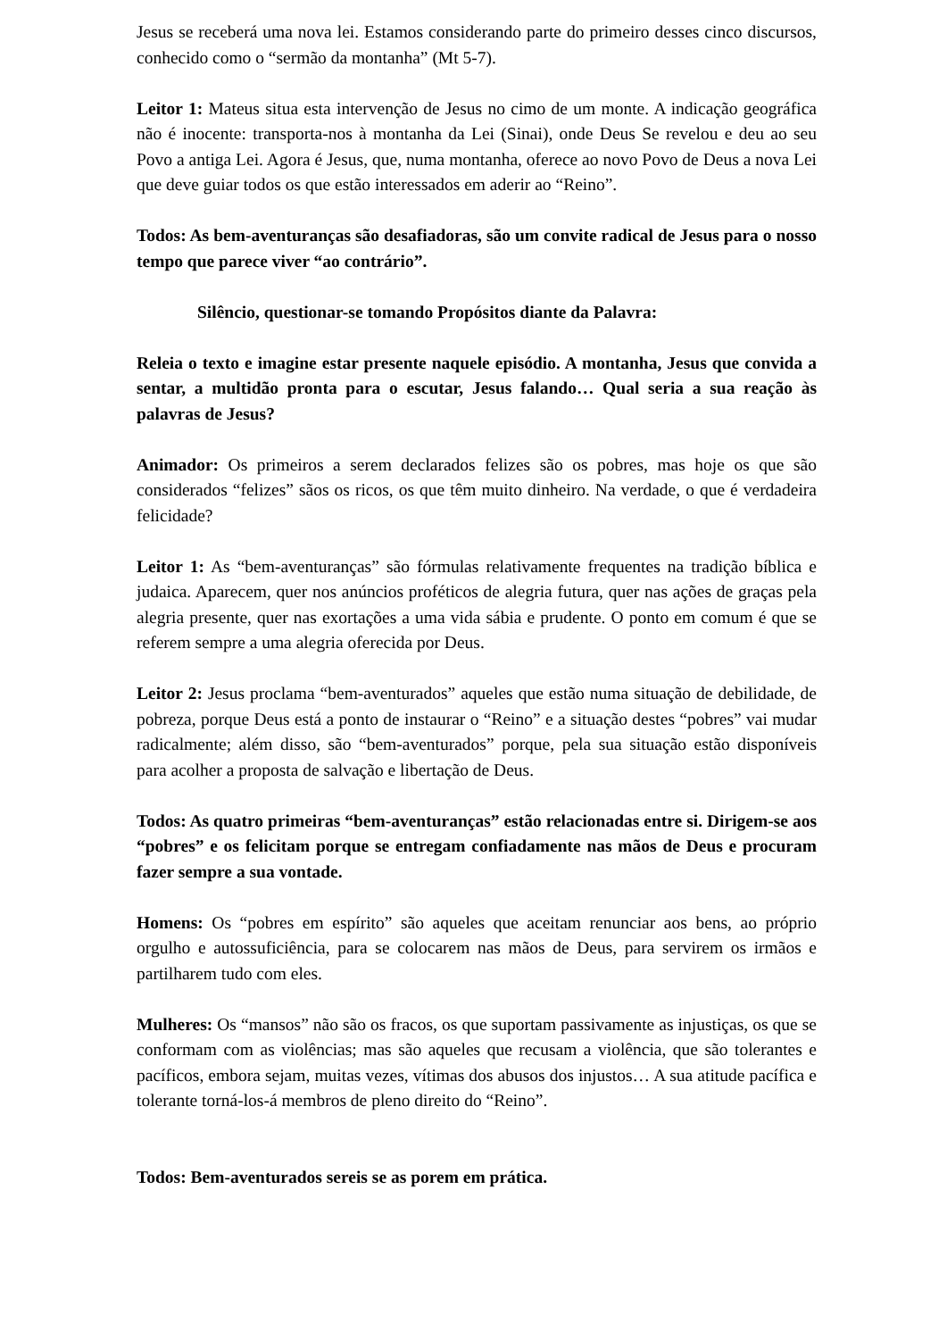Jesus se receberá uma nova lei. Estamos considerando parte do primeiro desses cinco discursos, conhecido como o “sermão da montanha” (Mt 5-7).
Leitor 1: Mateus situa esta intervenção de Jesus no cimo de um monte. A indicação geográfica não é inocente: transporta-nos à montanha da Lei (Sinai), onde Deus Se revelou e deu ao seu Povo a antiga Lei. Agora é Jesus, que, numa montanha, oferece ao novo Povo de Deus a nova Lei que deve guiar todos os que estão interessados em aderir ao “Reino”.
Todos: As bem-aventuranças são desafiadoras, são um convite radical de Jesus para o nosso tempo que parece viver “ao contrário”.
Silêncio, questionar-se tomando Propósitos diante da Palavra:
Releia o texto e imagine estar presente naquele episódio. A montanha, Jesus que convida a sentar, a multidão pronta para o escutar, Jesus falando… Qual seria a sua reação às palavras de Jesus?
Animador: Os primeiros a serem declarados felizes são os pobres, mas hoje os que são considerados “felizes” sãos os ricos, os que têm muito dinheiro. Na verdade, o que é verdadeira felicidade?
Leitor 1: As “bem-aventuranças” são fórmulas relativamente frequentes na tradição bíblica e judaica. Aparecem, quer nos anúncios proféticos de alegria futura, quer nas ações de graças pela alegria presente, quer nas exortações a uma vida sábia e prudente. O ponto em comum é que se referem sempre a uma alegria oferecida por Deus.
Leitor 2: Jesus proclama “bem-aventurados” aqueles que estão numa situação de debilidade, de pobreza, porque Deus está a ponto de instaurar o “Reino” e a situação destes “pobres” vai mudar radicalmente; além disso, são “bem-aventurados” porque, pela sua situação estão disponíveis para acolher a proposta de salvação e libertação de Deus.
Todos: As quatro primeiras “bem-aventuranças” estão relacionadas entre si. Dirigem-se aos “pobres” e os felicitam porque se entregam confiadamente nas mãos de Deus e procuram fazer sempre a sua vontade.
Homens: Os “pobres em espírito” são aqueles que aceitam renunciar aos bens, ao próprio orgulho e autossuficiência, para se colocarem nas mãos de Deus, para servirem os irmãos e partilharem tudo com eles.
Mulheres: Os “mansos” não são os fracos, os que suportam passivamente as injustiças, os que se conformam com as violências; mas são aqueles que recusam a violência, que são tolerantes e pacíficos, embora sejam, muitas vezes, vítimas dos abusos dos injustos… A sua atitude pacífica e tolerante torná-los-á membros de pleno direito do “Reino”.
Todos: Bem-aventurados sereis se as porem em prática.